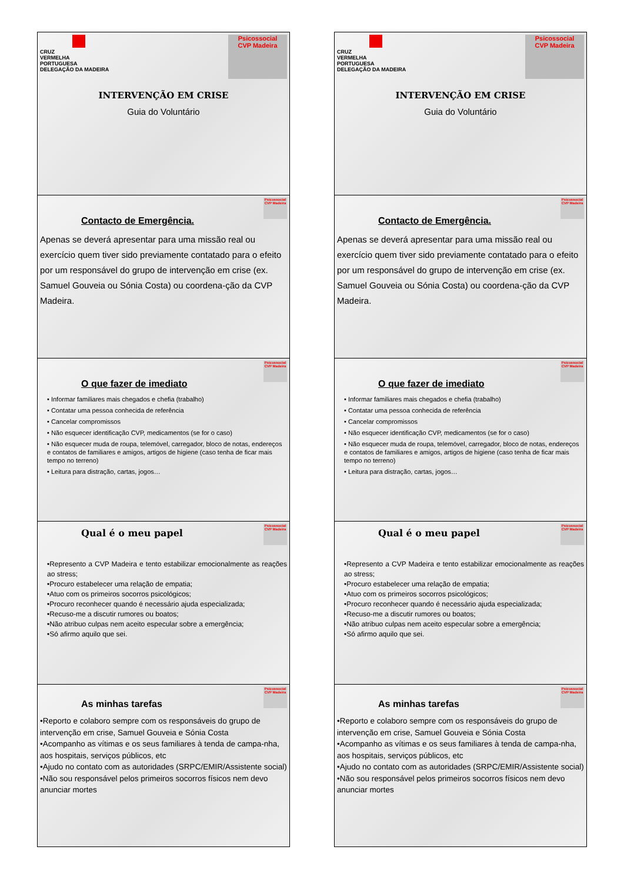CRUZ
VERMELHA
PORTUGUESA
DELEGAÇÃO DA MADEIRA
Psicossocial
CVP Madeira
INTERVENÇÃO EM CRISE
Guia do Voluntário
Psicossocial
CVP Madeira
Contacto de Emergência.
Apenas se deverá apresentar para uma missão real ou exercício quem tiver sido previamente contatado para o efeito por um responsável do grupo de intervenção em crise (ex. Samuel Gouveia ou Sónia Costa) ou coordena-ção da CVP Madeira.
Psicossocial
CVP Madeira
O que fazer de imediato
• Informar familiares mais chegados e chefia (trabalho)
• Contatar uma pessoa conhecida de referência
• Cancelar compromissos
• Não esquecer identificação CVP, medicamentos (se for o caso)
• Não esquecer muda de roupa, telemóvel, carregador, bloco de notas, endereços e contatos de familiares e amigos, artigos de higiene (caso tenha de ficar mais tempo no terreno)
• Leitura para distração, cartas, jogos…
Psicossocial
CVP Madeira
Qual é o meu papel
•Represento a CVP Madeira e tento estabilizar emocionalmente as reações ao stress;
•Procuro estabelecer uma relação de empatia;
•Atuo com os primeiros socorros psicológicos;
•Procuro reconhecer quando é necessário ajuda especializada;
•Recuso-me a discutir rumores ou boatos;
•Não atribuo culpas nem aceito especular sobre a emergência;
•Só afirmo aquilo que sei.
Psicossocial
CVP Madeira
As minhas tarefas
•Reporto e colaboro sempre com os responsáveis do grupo de intervenção em crise, Samuel Gouveia e Sónia Costa
•Acompanho as vítimas e os seus familiares à tenda de campa-nha, aos hospitais, serviços públicos, etc
•Ajudo no contato com as autoridades (SRPC/EMIR/Assistente social)
•Não sou responsável pelos primeiros socorros físicos nem devo anunciar mortes
CRUZ
VERMELHA
PORTUGUESA
DELEGAÇÃO DA MADEIRA
Psicossocial
CVP Madeira
INTERVENÇÃO EM CRISE
Guia do Voluntário
Psicossocial
CVP Madeira
Contacto de Emergência.
Apenas se deverá apresentar para uma missão real ou exercício quem tiver sido previamente contatado para o efeito por um responsável do grupo de intervenção em crise (ex. Samuel Gouveia ou Sónia Costa) ou coordena-ção da CVP Madeira.
Psicossocial
CVP Madeira
O que fazer de imediato
• Informar familiares mais chegados e chefia (trabalho)
• Contatar uma pessoa conhecida de referência
• Cancelar compromissos
• Não esquecer identificação CVP, medicamentos (se for o caso)
• Não esquecer muda de roupa, telemóvel, carregador, bloco de notas, endereços e contatos de familiares e amigos, artigos de higiene (caso tenha de ficar mais tempo no terreno)
• Leitura para distração, cartas, jogos…
Psicossocial
CVP Madeira
Qual é o meu papel
•Represento a CVP Madeira e tento estabilizar emocionalmente as reações ao stress;
•Procuro estabelecer uma relação de empatia;
•Atuo com os primeiros socorros psicológicos;
•Procuro reconhecer quando é necessário ajuda especializada;
•Recuso-me a discutir rumores ou boatos;
•Não atribuo culpas nem aceito especular sobre a emergência;
•Só afirmo aquilo que sei.
Psicossocial
CVP Madeira
As minhas tarefas
•Reporto e colaboro sempre com os responsáveis do grupo de intervenção em crise, Samuel Gouveia e Sónia Costa
•Acompanho as vítimas e os seus familiares à tenda de campa-nha, aos hospitais, serviços públicos, etc
•Ajudo no contato com as autoridades (SRPC/EMIR/Assistente social)
•Não sou responsável pelos primeiros socorros físicos nem devo anunciar mortes